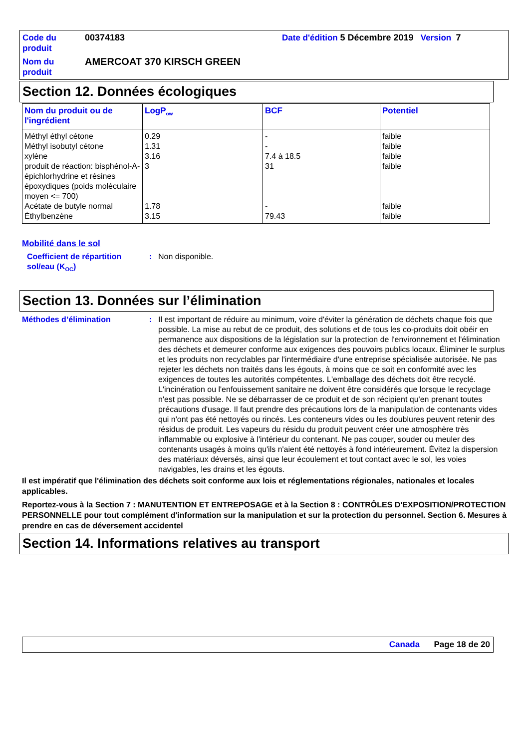Code du produit
00374183
Date d'édition 5 Décembre 2019 Version 7
Nom du produit
AMERCOAT 370 KIRSCH GREEN
Section 12. Données écologiques
| Nom du produit ou de l'ingrédient | LogP<sub>ow</sub> | BCF | Potentiel |
| --- | --- | --- | --- |
| Méthyl éthyl cétone | 0.29 | - | faible |
| Méthyl isobutyl cétone | 1.31 | - | faible |
| xylène | 3.16 | 7.4 à 18.5 | faible |
| produit de réaction: bisphénol-A-épichlorhydrine et résines époxydiques (poids moléculaire moyen <= 700) | 3 | 31 | faible |
| Acétate de butyle normal | 1.78 | - | faible |
| Éthylbenzène | 3.15 | 79.43 | faible |
Mobilité dans le sol
Coefficient de répartition sol/eau (K<sub>OC</sub>)
:
Non disponible.
Section 13. Données sur l’élimination
Méthodes d’élimination
:
Il est important de réduire au minimum, voire d'éviter la génération de déchets chaque fois que possible. La mise au rebut de ce produit, des solutions et de tous les co-produits doit obéir en permanence aux dispositions de la législation sur la protection de l'environnement et l'élimination des déchets et demeurer conforme aux exigences des pouvoirs publics locaux. Éliminer le surplus et les produits non recyclables par l'intermédiaire d'une entreprise spécialisée autorisée. Ne pas rejeter les déchets non traités dans les égouts, à moins que ce soit en conformité avec les exigences de toutes les autorités compétentes. L'emballage des déchets doit être recyclé. L'incinération ou l'enfouissement sanitaire ne doivent être considérés que lorsque le recyclage n'est pas possible. Ne se débarrasser de ce produit et de son récipient qu'en prenant toutes précautions d'usage. Il faut prendre des précautions lors de la manipulation de contenants vides qui n'ont pas été nettoyés ou rincés. Les conteneurs vides ou les doublures peuvent retenir des résidus de produit. Les vapeurs du résidu du produit peuvent créer une atmosphère très inflammable ou explosive à l'intérieur du contenant. Ne pas couper, souder ou meuler des contenants usagés à moins qu'ils n'aient été nettoyés à fond intérieurement. Évitez la dispersion des matériaux déversés, ainsi que leur écoulement et tout contact avec le sol, les voies navigables, les drains et les égouts.
Il est impératif que l'élimination des déchets soit conforme aux lois et réglementations régionales, nationales et locales applicables.
Reportez-vous à la Section 7 : MANUTENTION ET ENTREPOSAGE et à la Section 8 : CONTRÔLES D'EXPOSITION/PROTECTION PERSONNELLE pour tout complément d'information sur la manipulation et sur la protection du personnel. Section 6. Mesures à prendre en cas de déversement accidentel
Section 14. Informations relatives au transport
Canada Page 18 de 20